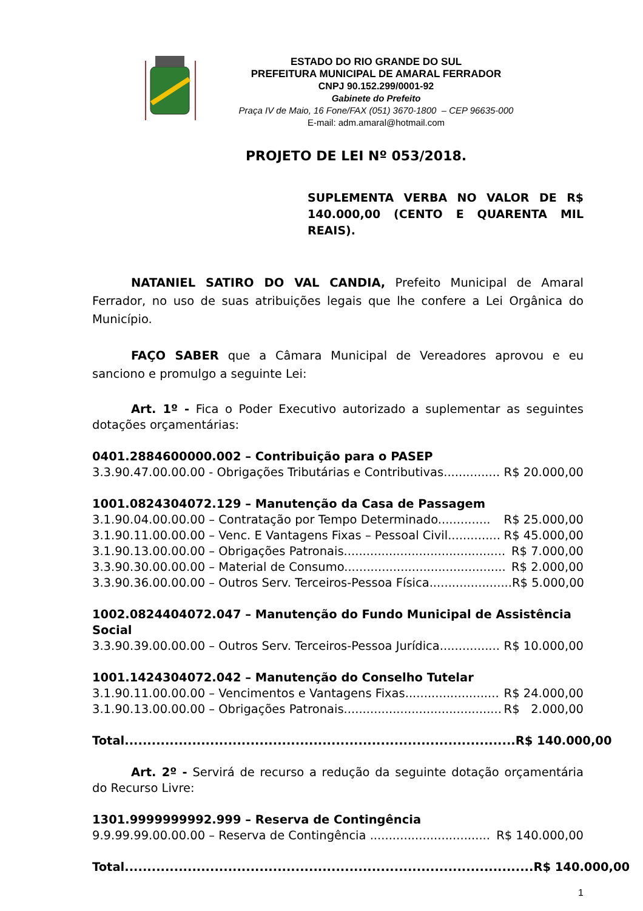ESTADO DO RIO GRANDE DO SUL
PREFEITURA MUNICIPAL DE AMARAL FERRADOR
CNPJ 90.152.299/0001-92
Gabinete do Prefeito
Praça IV de Maio, 16 Fone/FAX (051) 3670-1800 – CEP 96635-000
E-mail: adm.amaral@hotmail.com
PROJETO DE LEI Nº 053/2018.
SUPLEMENTA VERBA NO VALOR DE R$ 140.000,00 (CENTO E QUARENTA MIL REAIS).
NATANIEL SATIRO DO VAL CANDIA, Prefeito Municipal de Amaral Ferrador, no uso de suas atribuições legais que lhe confere a Lei Orgânica do Município.
FAÇO SABER que a Câmara Municipal de Vereadores aprovou e eu sanciono e promulgo a seguinte Lei:
Art. 1º - Fica o Poder Executivo autorizado a suplementar as seguintes dotações orçamentárias:
0401.2884600000.002 – Contribuição para o PASEP
3.3.90.47.00.00.00 - Obrigações Tributárias e Contributivas............... R$ 20.000,00
1001.0824304072.129 – Manutenção da Casa de Passagem
3.1.90.04.00.00.00 – Contratação por Tempo Determinado.............. R$ 25.000,00
3.1.90.11.00.00.00 – Venc. E Vantagens Fixas – Pessoal Civil.............. R$ 45.000,00
3.1.90.13.00.00.00 – Obrigações Patronais........................................... R$ 7.000,00
3.3.90.30.00.00.00 – Material de Consumo........................................... R$ 2.000,00
3.3.90.36.00.00.00 – Outros Serv. Terceiros-Pessoa Física...................... R$ 5.000,00
1002.0824404072.047 – Manutenção do Fundo Municipal de Assistência Social
3.3.90.39.00.00.00 – Outros Serv. Terceiros-Pessoa Jurídica................ R$ 10.000,00
1001.1424304072.042 – Manutenção do Conselho Tutelar
3.1.90.11.00.00.00 – Vencimentos e Vantagens Fixas......................... R$ 24.000,00
3.1.90.13.00.00.00 – Obrigações Patronais.......................................... R$ 2.000,00
Total....................................................................................... R$ 140.000,00
Art. 2º - Servirá de recurso a redução da seguinte dotação orçamentária do Recurso Livre:
1301.9999999992.999 – Reserva de Contingência
9.9.99.99.00.00.00 – Reserva de Contingência ................................ R$ 140.000,00
Total........................................................................................... R$ 140.000,00
1